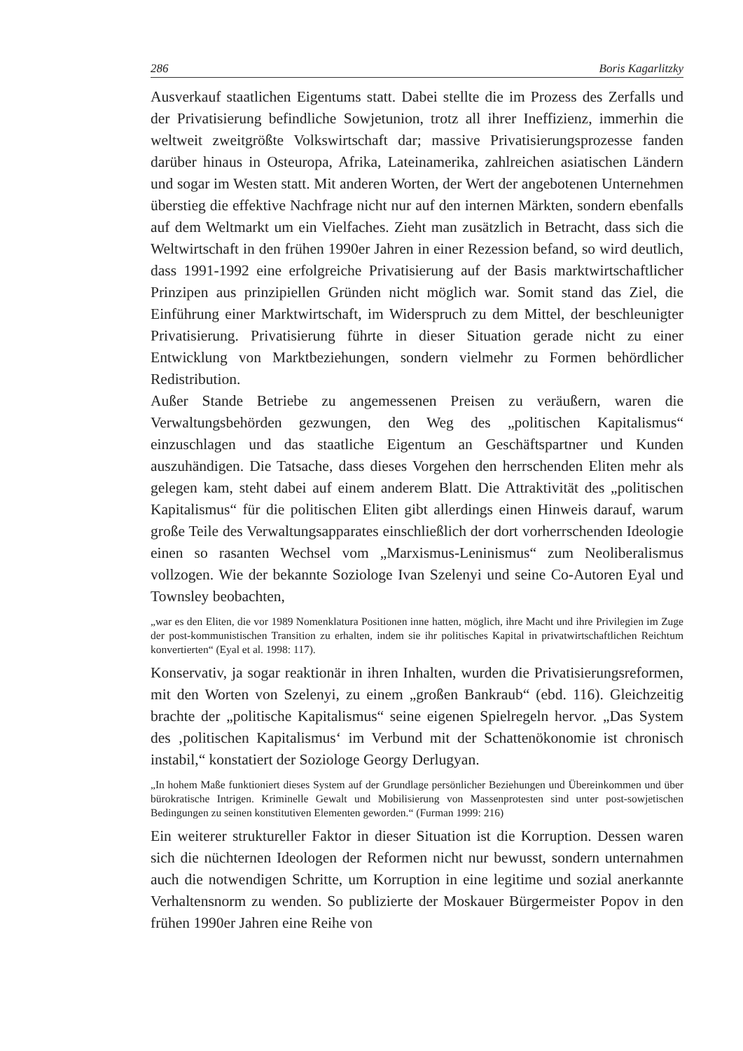286 Boris Kagarlitzky
Ausverkauf staatlichen Eigentums statt. Dabei stellte die im Prozess des Zerfalls und der Privatisierung befindliche Sowjetunion, trotz all ihrer Ineffizienz, immerhin die weltweit zweitgrößte Volkswirtschaft dar; massive Privatisierungsprozesse fanden darüber hinaus in Osteuropa, Afrika, Lateinamerika, zahlreichen asiatischen Ländern und sogar im Westen statt. Mit anderen Worten, der Wert der angebotenen Unternehmen überstieg die effektive Nachfrage nicht nur auf den internen Märkten, sondern ebenfalls auf dem Weltmarkt um ein Vielfaches. Zieht man zusätzlich in Betracht, dass sich die Weltwirtschaft in den frühen 1990er Jahren in einer Rezession befand, so wird deutlich, dass 1991-1992 eine erfolgreiche Privatisierung auf der Basis marktwirtschaftlicher Prinzipen aus prinzipiellen Gründen nicht möglich war. Somit stand das Ziel, die Einführung einer Marktwirtschaft, im Widerspruch zu dem Mittel, der beschleunigter Privatisierung. Privatisierung führte in dieser Situation gerade nicht zu einer Entwicklung von Marktbeziehungen, sondern vielmehr zu Formen behördlicher Redistribution.
Außer Stande Betriebe zu angemessenen Preisen zu veräußern, waren die Verwaltungsbehörden gezwungen, den Weg des „politischen Kapitalismus“ einzuschlagen und das staatliche Eigentum an Geschäftspartner und Kunden auszuhändigen. Die Tatsache, dass dieses Vorgehen den herrschenden Eliten mehr als gelegen kam, steht dabei auf einem anderem Blatt. Die Attraktivität des „politischen Kapitalismus“ für die politischen Eliten gibt allerdings einen Hinweis darauf, warum große Teile des Verwaltungsapparates einschließlich der dort vorherrschenden Ideologie einen so rasanten Wechsel vom „Marxismus-Leninismus“ zum Neoliberalismus vollzogen. Wie der bekannte Soziologe Ivan Szelenyi und seine Co-Autoren Eyal und Townsley beobachten,
„war es den Eliten, die vor 1989 Nomenklatura Positionen inne hatten, möglich, ihre Macht und ihre Privilegien im Zuge der post-kommunistischen Transition zu erhalten, indem sie ihr politisches Kapital in privatwirtschaftlichen Reichtum konvertierten“ (Eyal et al. 1998: 117).
Konservativ, ja sogar reaktionär in ihren Inhalten, wurden die Privatisierungsreformen, mit den Worten von Szelenyi, zu einem „großen Bankraub“ (ebd. 116). Gleichzeitig brachte der „politische Kapitalismus“ seine eigenen Spielregeln hervor. „Das System des ‚politischen Kapitalismus‘ im Verbund mit der Schattenökonomie ist chronisch instabil,“ konstatiert der Soziologe Georgy Derlugyan.
„In hohem Maße funktioniert dieses System auf der Grundlage persönlicher Beziehungen und Übereinkommen und über bürokratische Intrigen. Kriminelle Gewalt und Mobilisierung von Massenprotesten sind unter post-sowjetischen Bedingungen zu seinen konstitutiven Elementen geworden.“ (Furman 1999: 216)
Ein weiterer struktureller Faktor in dieser Situation ist die Korruption. Dessen waren sich die nüchternen Ideologen der Reformen nicht nur bewusst, sondern unternahmen auch die notwendigen Schritte, um Korruption in eine legitime und sozial anerkannte Verhaltensnorm zu wenden. So publizierte der Moskauer Bürgermeister Popov in den frühen 1990er Jahren eine Reihe von